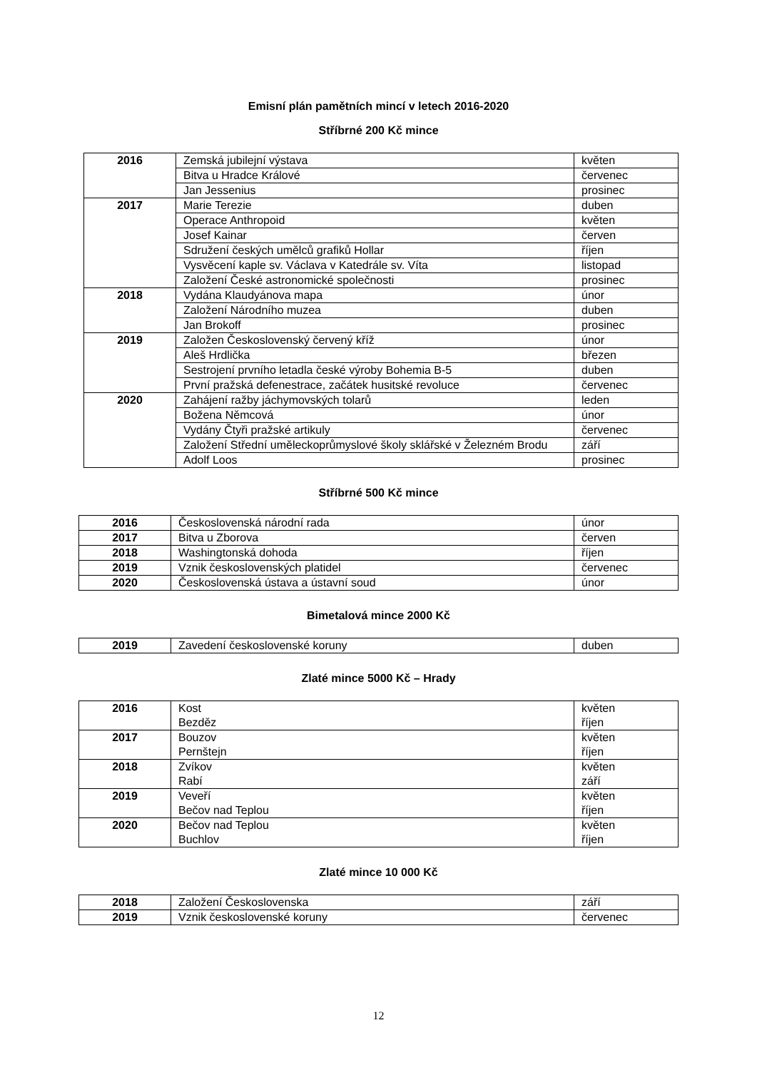Emisní plán pamětních mincí v letech 2016-2020
Stříbrné 200 Kč mince
| 2016 | Zemská jubilejní výstava | květen |
| | Bitva u Hradce Králové | červenec |
| | Jan Jessenius | prosinec |
| 2017 | Marie Terezie | duben |
| | Operace Anthropoid | květen |
| | Josef Kainar | červen |
| | Sdružení českých umělců grafiků Hollar | říjen |
| | Vysvěcení kaple sv. Václava v Katedrále sv. Víta | listopad |
| | Založení České astronomické společnosti | prosinec |
| 2018 | Vydána Klaudyánova mapa | únor |
| | Založení Národního muzea | duben |
| | Jan Brokoff | prosinec |
| 2019 | Založen Československý červený kříž | únor |
| | Aleš Hrdlička | březen |
| | Sestrojení prvního letadla české výroby Bohemia B-5 | duben |
| | První pražská defenestrace, začátek husitské revoluce | červenec |
| 2020 | Zahájení ražby jáchymovských tolarů | leden |
| | Božena Němcová | únor |
| | Vydány Čtyři pražské artikuly | červenec |
| | Založení Střední uměleckoprůmyslové školy sklářské v Železném Brodu | září |
| | Adolf Loos | prosinec |
Stříbrné 500 Kč mince
| 2016 | Československá národní rada | únor |
| 2017 | Bitva u Zborova | červen |
| 2018 | Washingtonská dohoda | říjen |
| 2019 | Vznik československých platidel | červenec |
| 2020 | Československá ústava a ústavní soud | únor |
Bimetalová mince 2000 Kč
| 2019 | Zavedení československé koruny | duben |
Zlaté mince 5000 Kč – Hrady
| 2016 | Kost Bezděz | květen říjen |
| 2017 | Bouzov Pernštejn | květen říjen |
| 2018 | Zvíkov Rabí | květen září |
| 2019 | Veveří Bečov nad Teplou | květen říjen |
| 2020 | Bečov nad Teplou Buchlov | květen říjen |
Zlaté mince 10 000 Kč
| 2018 | Založení Československa | září |
| 2019 | Vznik československé koruny | červenec |
12